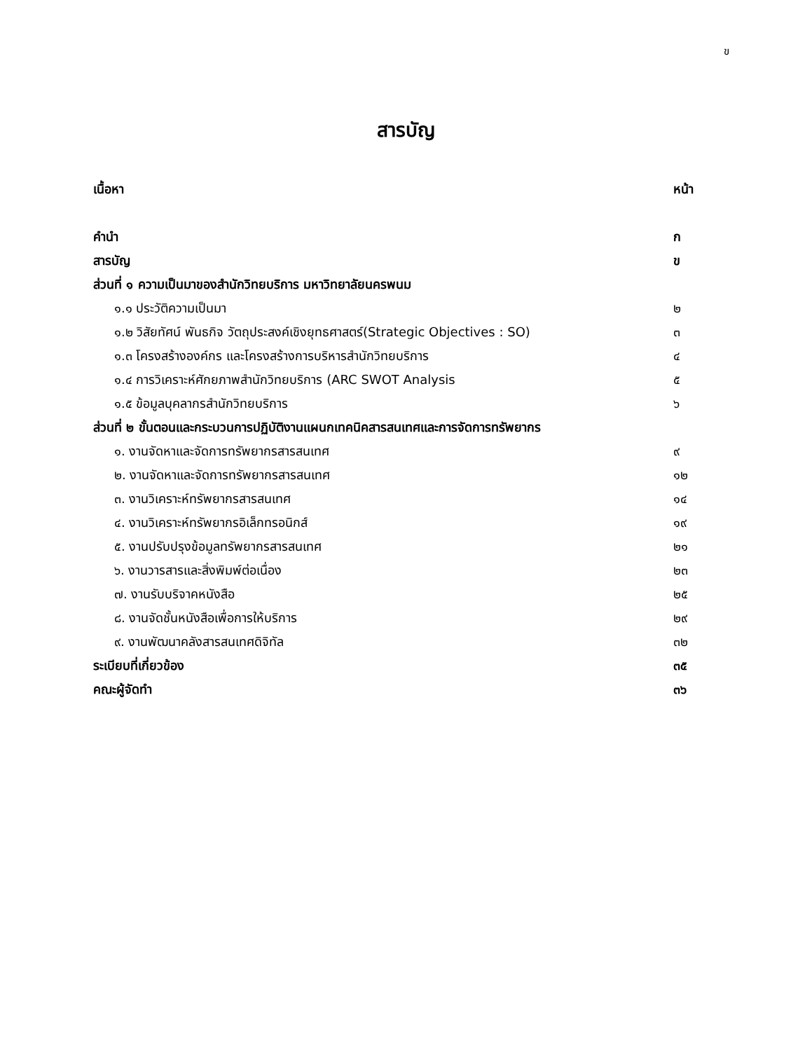ข
สารบัญ
| เนื้อหา | หน้า |
| คำนำ | ก |
| สารบัญ | ข |
| ส่วนที่ ๑ ความเป็นมาของสำนักวิทยบริการ มหาวิทยาลัยนครพนม | |
| ๑.๑ ประวัติความเป็นมา | ๒ |
| ๑.๒ วิสัยทัศน์ พันธกิจ วัตถุประสงค์เชิงยุทธศาสตร์(Strategic Objectives : SO) | ๓ |
| ๑.๓ โครงสร้างองค์กร และโครงสร้างการบริหารสำนักวิทยบริการ | ๔ |
| ๑.๔ การวิเคราะห์ศักยภาพสำนักวิทยบริการ (ARC SWOT Analysis | ๕ |
| ๑.๕ ข้อมูลบุคลากรสำนักวิทยบริการ | ๖ |
| ส่วนที่ ๒ ขั้นตอนและกระบวนการปฏิบัติงานแผนกเทคนิคสารสนเทศและการจัดการทรัพยากร | |
| ๑. งานจัดหาและจัดการทรัพยากรสารสนเทศ | ๙ |
| ๒. งานจัดหาและจัดการทรัพยากรสารสนเทศ | ๑๒ |
| ๓. งานวิเคราะห์ทรัพยากรสารสนเทศ | ๑๔ |
| ๔. งานวิเคราะห์ทรัพยากรอิเล็กทรอนิกส์ | ๑๙ |
| ๕. งานปรับปรุงข้อมูลทรัพยากรสารสนเทศ | ๒๑ |
| ๖. งานวารสารและสิ่งพิมพ์ต่อเนื่อง | ๒๓ |
| ๗. งานรับบริจาคหนังสือ | ๒๕ |
| ๘. งานจัดชั้นหนังสือเพื่อการให้บริการ | ๒๙ |
| ๙. งานพัฒนาคลังสารสนเทศดิจิทัล | ๓๒ |
| ระเบียบที่เกี่ยวข้อง | ๓๕ |
| คณะผู้จัดทำ | ๓๖ |